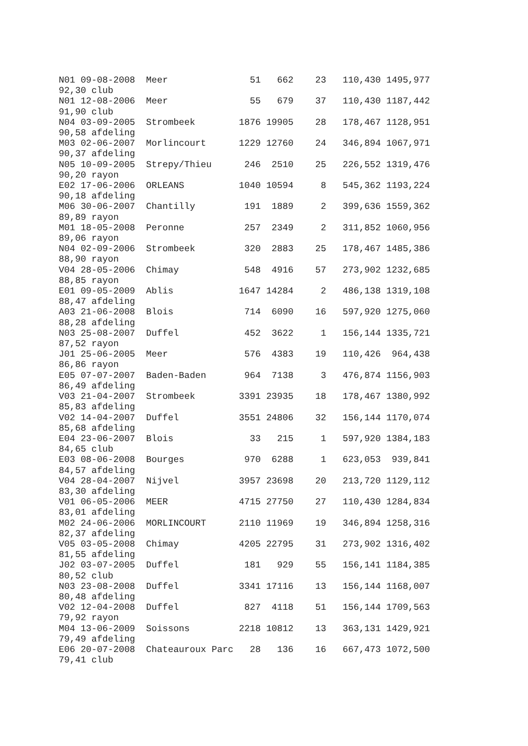N01 09-08-2008  Meer               51   662    23   110,430 1495,977
92,30 club
N01 12-08-2006  Meer               55   679    37   110,430 1187,442
91,90 club
N04 03-09-2005  Strombeek        1876 19905    28   178,467 1128,951
90,58 afdeling
M03 02-06-2007  Morlincourt      1229 12760    24   346,894 1067,971
90,37 afdeling
N05 10-09-2005  Strepy/Thieu      246  2510    25   226,552 1319,476
90,20 rayon
E02 17-06-2006  ORLEANS          1040 10594     8   545,362 1193,224
90,18 afdeling
M06 30-06-2007  Chantilly         191  1889     2   399,636 1559,362
89,89 rayon
M01 18-05-2008  Peronne           257  2349     2   311,852 1060,956
89,06 rayon
N04 02-09-2006  Strombeek         320  2883    25   178,467 1485,386
88,90 rayon
V04 28-05-2006  Chimay            548  4916    57   273,902 1232,685
88,85 rayon
E01 09-05-2009  Ablis            1647 14284     2   486,138 1319,108
88,47 afdeling
A03 21-06-2008  Blois             714  6090    16   597,920 1275,060
88,28 afdeling
N03 25-08-2007  Duffel            452  3622     1   156,144 1335,721
87,52 rayon
J01 25-06-2005  Meer              576  4383    19   110,426  964,438
86,86 rayon
E05 07-07-2007  Baden-Baden       964  7138     3   476,874 1156,903
86,49 afdeling
V03 21-04-2007  Strombeek        3391 23935    18   178,467 1380,992
85,83 afdeling
V02 14-04-2007  Duffel           3551 24806    32   156,144 1170,074
85,68 afdeling
E04 23-06-2007  Blois              33   215     1   597,920 1384,183
84,65 club
E03 08-06-2008  Bourges           970  6288     1   623,053  939,841
84,57 afdeling
V04 28-04-2007  Nijvel           3957 23698    20   213,720 1129,112
83,30 afdeling
V01 06-05-2006  MEER             4715 27750    27   110,430 1284,834
83,01 afdeling
M02 24-06-2006  MORLINCOURT      2110 11969    19   346,894 1258,316
82,37 afdeling
V05 03-05-2008  Chimay           4205 22795    31   273,902 1316,402
81,55 afdeling
J02 03-07-2005  Duffel            181   929    55   156,141 1184,385
80,52 club
N03 23-08-2008  Duffel           3341 17116    13   156,144 1168,007
80,48 afdeling
V02 12-04-2008  Duffel            827  4118    51   156,144 1709,563
79,92 rayon
M04 13-06-2009  Soissons         2218 10812    13   363,131 1429,921
79,49 afdeling
E06 20-07-2008  Chateauroux Parc   28   136    16   667,473 1072,500
79,41 club